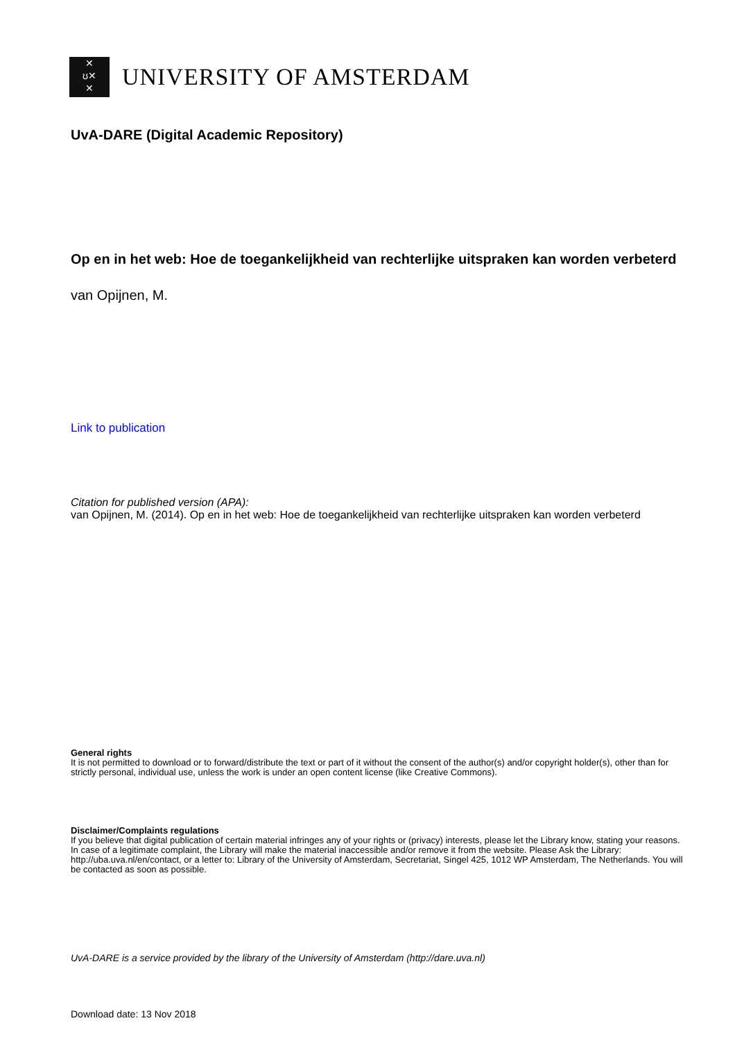✕
ʊ✕
✕
UNIVERSITY OF AMSTERDAM
UvA-DARE (Digital Academic Repository)
Op en in het web: Hoe de toegankelijkheid van rechterlijke uitspraken kan worden verbeterd
van Opijnen, M.
Link to publication
Citation for published version (APA):
van Opijnen, M. (2014). Op en in het web: Hoe de toegankelijkheid van rechterlijke uitspraken kan worden verbeterd
General rights
It is not permitted to download or to forward/distribute the text or part of it without the consent of the author(s) and/or copyright holder(s), other than for strictly personal, individual use, unless the work is under an open content license (like Creative Commons).
Disclaimer/Complaints regulations
If you believe that digital publication of certain material infringes any of your rights or (privacy) interests, please let the Library know, stating your reasons. In case of a legitimate complaint, the Library will make the material inaccessible and/or remove it from the website. Please Ask the Library: http://uba.uva.nl/en/contact, or a letter to: Library of the University of Amsterdam, Secretariat, Singel 425, 1012 WP Amsterdam, The Netherlands. You will be contacted as soon as possible.
UvA-DARE is a service provided by the library of the University of Amsterdam (http://dare.uva.nl)
Download date: 13 Nov 2018